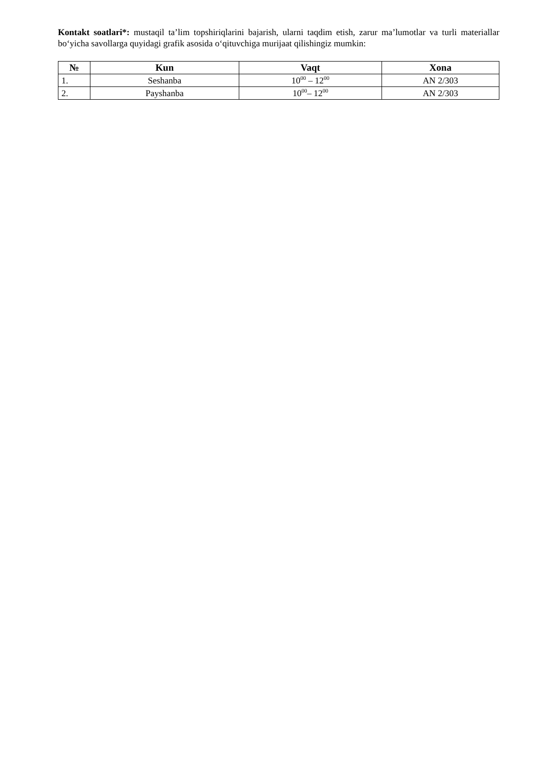Kontakt soatlari*: mustaqil ta’lim topshiriqlarini bajarish, ularni taqdim etish, zarur ma’lumotlar va turli materiallar bo‘yicha savollarga quyidagi grafik asosida o‘qituvchiga murijaat qilishingiz mumkin:
| № | Kun | Vaqt | Xona |
| --- | --- | --- | --- |
| 1. | Seshanba | 10<sup>00</sup> – 12<sup>00</sup> | AN 2/303 |
| 2. | Payshanba | 10<sup>00</sup>– 12<sup>00</sup> | AN 2/303 |